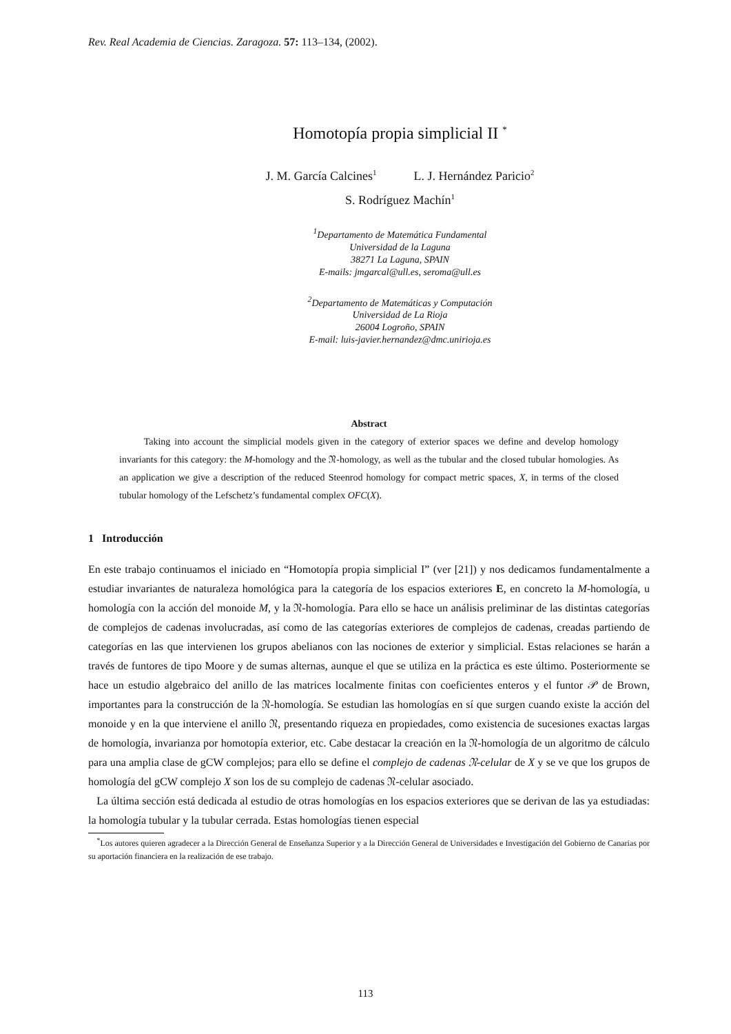Rev. Real Academia de Ciencias. Zaragoza. 57: 113–134, (2002).
Homotopía propia simplicial II <sup>*</sup>
J. M. García Calcines<sup>1</sup> L. J. Hernández Paricio<sup>2</sup>
S. Rodríguez Machín<sup>1</sup>
<sup>1</sup> Departamento de Matemática Fundamental
Universidad de la Laguna
38271 La Laguna, SPAIN
E-mails: jmgarcal@ull.es, seroma@ull.es
<sup>2</sup> Departamento de Matemáticas y Computación
Universidad de La Rioja
26004 Logroño, SPAIN
E-mail: luis-javier.hernandez@dmc.unirioja.es
Abstract
Taking into account the simplicial models given in the category of exterior spaces we define and develop homology invariants for this category: the M-homology and the 𝔑-homology, as well as the tubular and the closed tubular homologies. As an application we give a description of the reduced Steenrod homology for compact metric spaces, X, in terms of the closed tubular homology of the Lefschetz’s fundamental complex OFC(X).
1 Introducción
En este trabajo continuamos el iniciado en “Homotopía propia simplicial I” (ver [21]) y nos dedicamos fundamentalmente a estudiar invariantes de naturaleza homológica para la categoría de los espacios exteriores E, en concreto la M-homología, u homología con la acción del monoide M, y la 𝔑-homología. Para ello se hace un análisis preliminar de las distintas categorías de complejos de cadenas involucradas, así como de las categorías exteriores de complejos de cadenas, creadas partiendo de categorías en las que intervienen los grupos abelianos con las nociones de exterior y simplicial. Estas relaciones se harán a través de funtores de tipo Moore y de sumas alternas, aunque el que se utiliza en la práctica es este último. Posteriormente se hace un estudio algebraico del anillo de las matrices localmente finitas con coeficientes enteros y el funtor 𝒫 de Brown, importantes para la construcción de la 𝔑-homología. Se estudian las homologías en sí que surgen cuando existe la acción del monoide y en la que interviene el anillo 𝔑, presentando riqueza en propiedades, como existencia de sucesiones exactas largas de homología, invarianza por homotopía exterior, etc. Cabe destacar la creación en la 𝔑-homología de un algoritmo de cálculo para una amplia clase de gCW complejos; para ello se define el complejo de cadenas 𝔑-celular de X y se ve que los grupos de homología del gCW complejo X son los de su complejo de cadenas 𝔑-celular asociado.
La última sección está dedicada al estudio de otras homologías en los espacios exteriores que se derivan de las ya estudiadas: la homología tubular y la tubular cerrada. Estas homologías tienen especial
<sup>*</sup> Los autores quieren agradecer a la Dirección General de Enseñanza Superior y a la Dirección General de Universidades e Investigación del Gobierno de Canarias por su aportación financiera en la realización de ese trabajo.
113